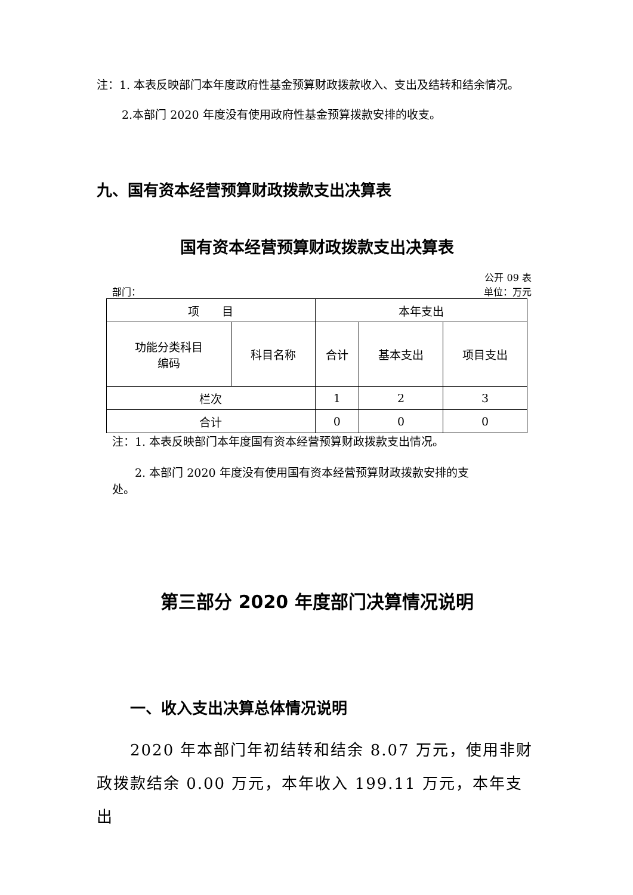注：1. 本表反映部门本年度政府性基金预算财政拨款收入、支出及结转和结余情况。
2.本部门 2020 年度没有使用政府性基金预算拨款安排的收支。
九、国有资本经营预算财政拨款支出决算表
国有资本经营预算财政拨款支出决算表
公开 09 表
部门： 单位：万元
| 项 目 | | 本年支出 | | |
| 功能分类科目 编码 | 科目名称 | 合计 | 基本支出 | 项目支出 |
| 栏次 | | 1 | 2 | 3 |
| 合计 | | 0 | 0 | 0 |
注：1. 本表反映部门本年度国有资本经营预算财政拨款支出情况。
　　2. 本部门 2020 年度没有使用国有资本经营预算财政拨款安排的支
处。
第三部分 2020 年度部门决算情况说明
一、收入支出决算总体情况说明
　　2020 年本部门年初结转和结余 8.07 万元，使用非财政拨款结余 0.00 万元，本年收入 199.11 万元，本年支出